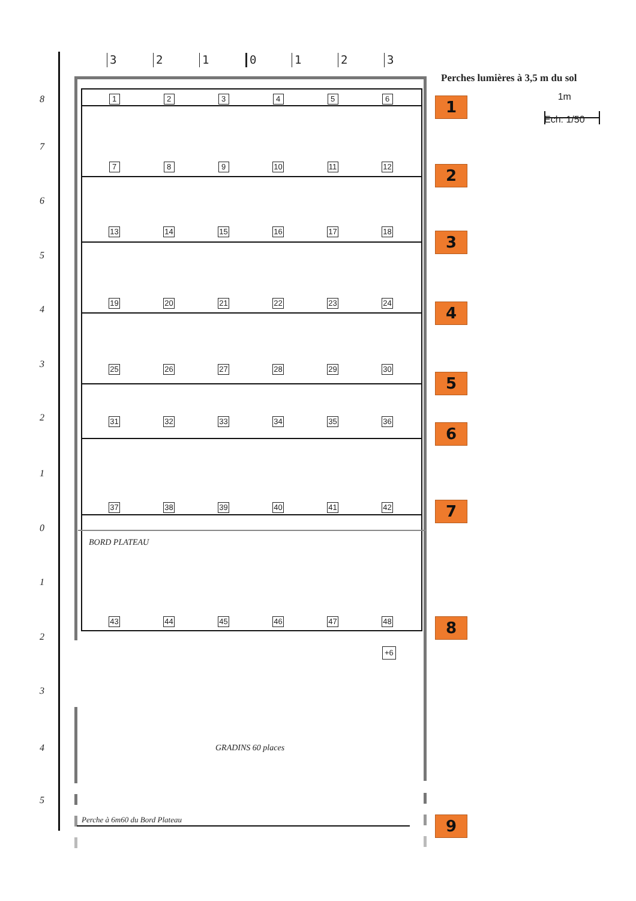3 2 1 0 1 2 3
Perches lumières à 3,5 m du sol
8
1 2 3 4 5 6
1
1m
Ech: 1/50
7
7 8 9 10 11 12
2
6
13 14 15 16 17 18
3
5
4
19 20 21 22 23 24
4
3
25 26 27 28 29 30
5
2
31 32 33 34 35 36
6
1
37 38 39 40 41 42
7
0
BORD PLATEAU
1
43 44 45 46 47 48
8
2
+6
3
4 GRADINS 60 places
5
Perche à 6m60 du Bord Plateau
9